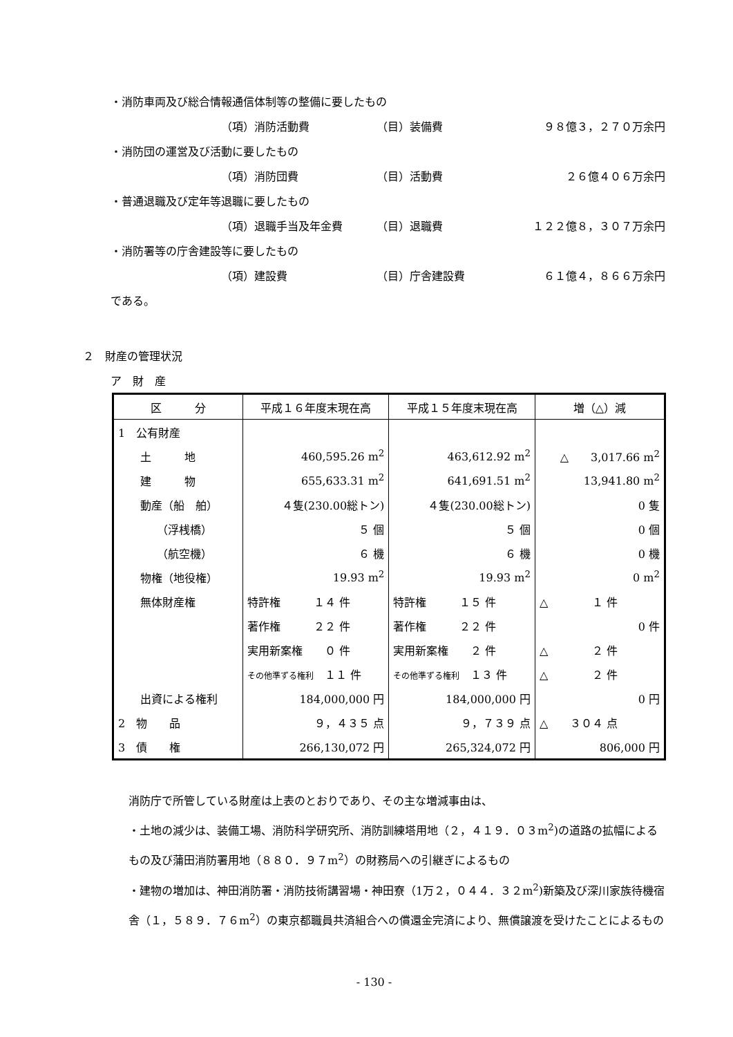・消防車両及び総合情報通信体制等の整備に要したもの
（項）消防活動費 （目）装備費 ９８億３，２７０万余円
・消防団の運営及び活動に要したもの
（項）消防団費 （目）活動費 ２６億４０６万余円
・普通退職及び定年等退職に要したもの
（項）退職手当及年金費 （目）退職費 １２２億８，３０７万余円
・消防署等の庁舎建設等に要したもの
（項）建設費 （目）庁舎建設費 ６１億４，８６６万余円
である。
２　財産の管理状況
ア　財　産
| 区 分 | 平成１６年度末現在高 | 平成１５年度末現在高 | 増（△）減 |
| --- | --- | --- | --- |
| 1 公有財産 | | | |
| 土 地 | 460,595.26 m<sup>2</sup> | 463,612.92 m<sup>2</sup> | △ 3,017.66 m<sup>2</sup> |
| 建 物 | 655,633.31 m<sup>2</sup> | 641,691.51 m<sup>2</sup> | 13,941.80 m<sup>2</sup> |
| 動産（船 舶） | ４隻(230.00総トン) | ４隻(230.00総トン) | 0 隻 |
| （浮桟橋） | ５ 個 | ５ 個 | 0 個 |
| （航空機） | ６ 機 | ６ 機 | 0 機 |
| 物権（地役権） | 19.93 m<sup>2</sup> | 19.93 m<sup>2</sup> | 0 m<sup>2</sup> |
| 無体財産権 | 特許権 １４ 件 | 特許権 １５ 件 | △ １ 件 |
| | 著作権 ２２ 件 | 著作権 ２２ 件 | 0 件 |
| | 実用新案権 ０ 件 | 実用新案権 ２ 件 | △ ２ 件 |
| | その他準ずる権利 １１ 件 | その他準ずる権利 １３ 件 | △ ２ 件 |
| 出資による権利 | 184,000,000 円 | 184,000,000 円 | 0 円 |
| 2 物 品 | ９，４３５ 点 | ９，７３９ 点 | △ ３０４ 点 |
| 3 債 権 | 266,130,072 円 | 265,324,072 円 | 806,000 円 |
消防庁で所管している財産は上表のとおりであり、その主な増減事由は、
・土地の減少は、装備工場、消防科学研究所、消防訓練塔用地（２，４１９．０３m<sup>2</sup>)の道路の拡幅によるもの及び蒲田消防署用地（８８０．９７m<sup>2</sup>）の財務局への引継ぎによるもの
・建物の増加は、神田消防署・消防技術講習場・神田寮（1万２，０４４．３２m<sup>2</sup>)新築及び深川家族待機宿舎（１，５８９．７６m<sup>2</sup>）の東京都職員共済組合への償還金完済により、無償譲渡を受けたことによるもの
- 130 -